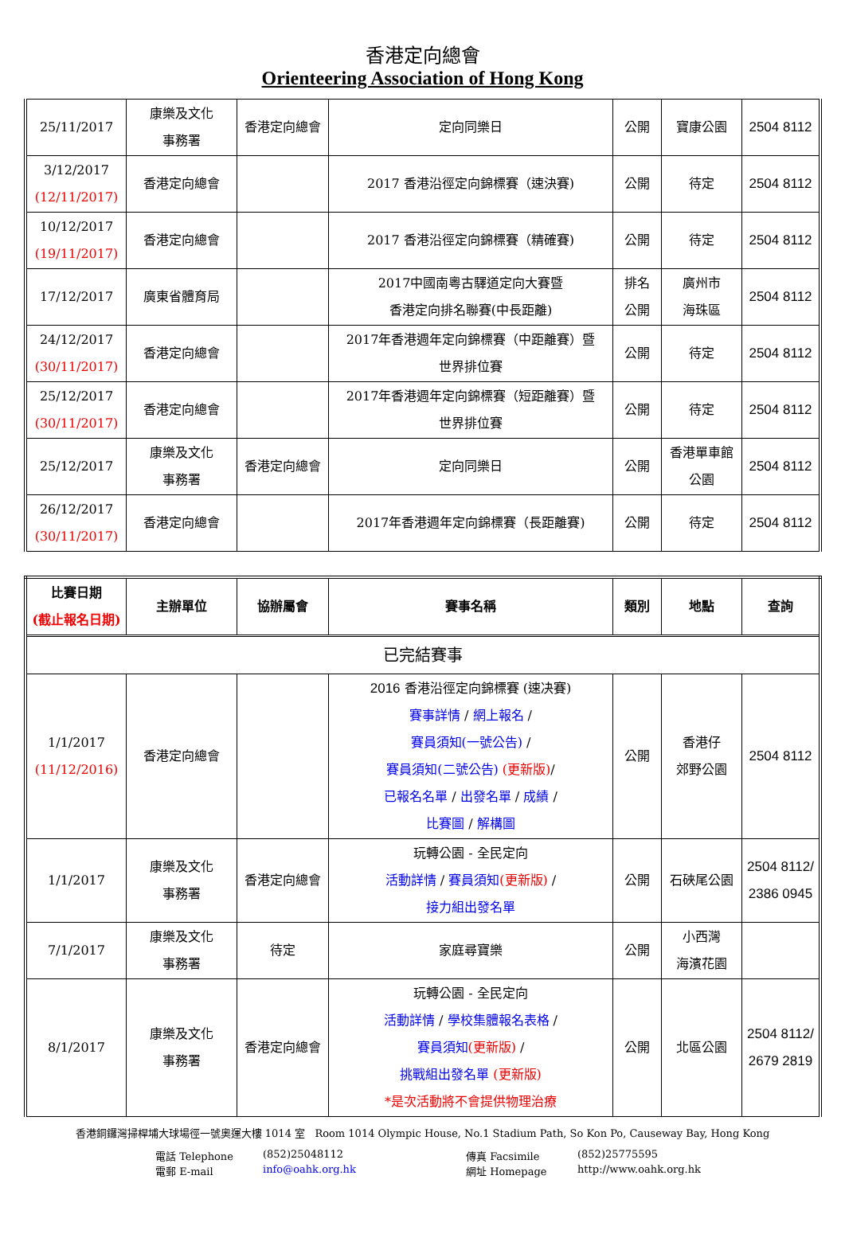香港定向總會
Orienteering Association of Hong Kong
| 25/11/2017 | 康樂及文化 事務署 | 香港定向總會 | 定向同樂日 | 公開 | 寶康公園 | 2504 8112 |
| 3/12/2017 (12/11/2017) | 香港定向總會 | | 2017 香港沿徑定向錦標賽（速決賽) | 公開 | 待定 | 2504 8112 |
| 10/12/2017 (19/11/2017) | 香港定向總會 | | 2017 香港沿徑定向錦標賽（精確賽) | 公開 | 待定 | 2504 8112 |
| 17/12/2017 | 廣東省體育局 | | 2017中國南粵古驛道定向大賽暨 香港定向排名聯賽(中長距離) | 排名 公開 | 廣州市 海珠區 | 2504 8112 |
| 24/12/2017 (30/11/2017) | 香港定向總會 | | 2017年香港週年定向錦標賽（中距離賽）暨 世界排位賽 | 公開 | 待定 | 2504 8112 |
| 25/12/2017 (30/11/2017) | 香港定向總會 | | 2017年香港週年定向錦標賽（短距離賽）暨 世界排位賽 | 公開 | 待定 | 2504 8112 |
| 25/12/2017 | 康樂及文化 事務署 | 香港定向總會 | 定向同樂日 | 公開 | 香港單車館 公園 | 2504 8112 |
| 26/12/2017 (30/11/2017) | 香港定向總會 | | 2017年香港週年定向錦標賽（長距離賽) | 公開 | 待定 | 2504 8112 |
| 比賽日期 (截止報名日期) | 主辦單位 | 協辦屬會 | 賽事名稱 | 類別 | 地點 | 查詢 |
| --- | --- | --- | --- | --- | --- | --- |
| 已完結賽事 | | | | | | |
| 1/1/2017 (11/12/2016) | 香港定向總會 | | 2016 香港沿徑定向錦標賽 (速决賽) 賽事詳情 / 網上報名 / 賽員須知(一號公告) / 賽員須知(二號公告) (更新版) / 已報名名單 / 出發名單 / 成績 / 比賽圖 / 解構圖 | 公開 | 香港仔 郊野公園 | 2504 8112 |
| 1/1/2017 | 康樂及文化 事務署 | 香港定向總會 | 玩轉公園 - 全民定向 活動詳情 / 賽員須知 (更新版) / 接力組出發名單 | 公開 | 石硤尾公園 | 2504 8112/ 2386 0945 |
| 7/1/2017 | 康樂及文化 事務署 | 待定 | 家庭尋寶樂 | 公開 | 小西灣 海濱花園 | |
| 8/1/2017 | 康樂及文化 事務署 | 香港定向總會 | 玩轉公園 - 全民定向 活動詳情 / 學校集體報名表格 / 賽員須知 (更新版) / 挑戰組出發名單 (更新版) *是次活動將不會提供物理治療 | 公開 | 北區公園 | 2504 8112/ 2679 2819 |
香港銅鑼灣掃桿埔大球場徑一號奧運大樓 1014 室 Room 1014 Olympic House, No.1 Stadium Path, So Kon Po, Causeway Bay, Hong Kong
電話 Telephone (852)25048112 傳真 Facsimile (852)25775595 電郵 E-mail info@oahk.org.hk 網址 Homepage http://www.oahk.org.hk